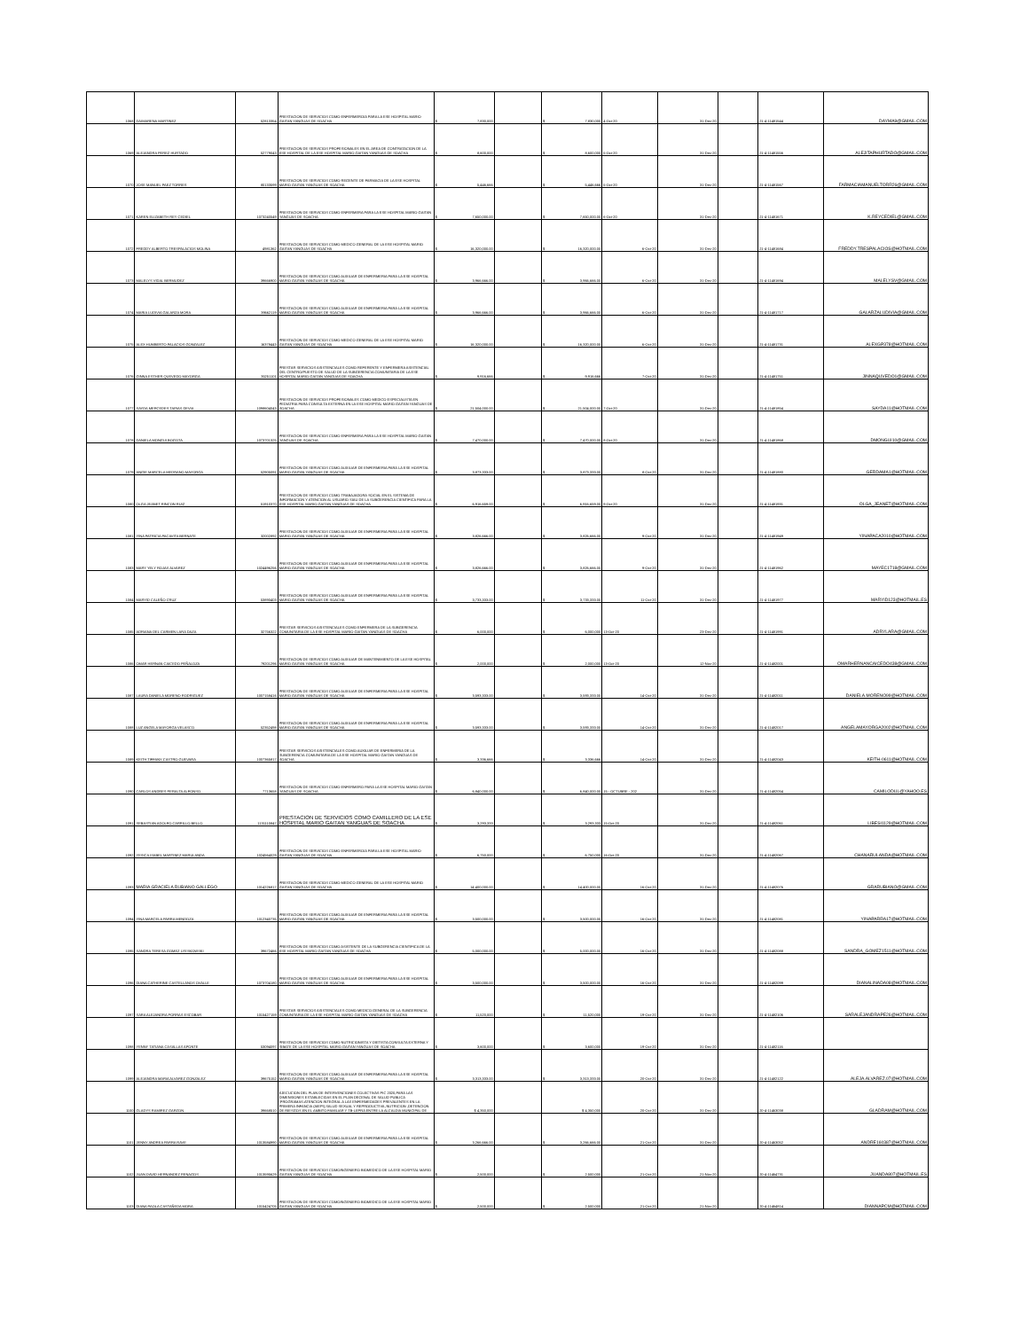| 1068 | DAIMARENA MARTINEZ | 52813354 | PRESTACION DE SERVICIOS COMO ENFERMERO/A PARA LA ESE HOSPITAL MARIO GAITAN YANGUAS DE SOACHA | $ 7,830,000 | | $ 7,830,000 | 4-Oct-20 | 31-Dec-20 | | 21-4-11481544 | DAYMA9@GMAIL.COM |
| 1069 | ALEJANDRA PEREZ HURTADO | 52779043 | PRESTACION DE SERVICIOS PROFESIONALES EN EL AREA DE CONTRATACION DE LA ESE HOSPITAL DE LA ESE HOSPITAL MARIO GAITAN YANGUAS DE SOACHA | $ 8,600,000 | | $ 8,600,000 | 5-Oct-20 | 31-Dec-20 | | 21-4-11481556 | ALEJITAPHURTADO@GMAIL.COM |
| 1070 | JOSE MANUEL PAEZ TORRES | 80133599 | PRESTACION DE SERVICIOS COMO REGENTE DE FARMACIA DE LA ESE HOSPITAL MARIO GAITAN YANGUAS DE SOACHA | $ 5,446,666 | | $ 5,446,666 | 5-Oct-20 | 31-Dec-20 | | 21-4-11481567 | FARMACIAMANUELTORR26@GMAIL.COM |
| 1071 | KAREN ELIZABETH REY CEDIEL | 1073240549 | PRESTACION DE SERVICIOS COMO ENFERMERA PARA LA ESE HOSPITAL MARIO GAITAN YANGUAS DE SOACHA | $ 7,650,000.00 | | $ 7,650,000.00 | 6-Oct-20 | 31-Dec-20 | | 21-4-11481671 | K.REYCEDIEL@GMAIL.COM |
| 1072 | FREDDY ALBERTO TRESPALACIOS MOLINA | 4981362 | PRESTACION DE SERVICIOS COMO MEDICO GENERAL DE LA ESE HOSPITAL MARIO GAITAN YANGUAS DE SOACHA | $ 16,320,000.00 | | $ 16,320,000.00 | 6-Oct-20 | 31-Dec-20 | | 21-4-11481684 | FREDDY.TRESPALACIOS@HOTMAIL.COM |
| 1073 | MALELYS VIDAL BERMUDEZ | 39666900 | PRESTACION DE SERVICIOS COMO AUXILIAR DE ENFERMERIA PARA LA ESE HOSPITAL MARIO GAITAN YANGUAS DE SOACHA | $ 3,966,666.00 | | $ 3,966,666.00 | 6-Oct-20 | 31-Dec-20 | | 21-4-11481694 | MALELYSV@GMAIL.COM |
| 1074 | MARIA LUDIVIA GALARZA MORA | 39662119 | PRESTACION DE SERVICIOS COMO AUXILIAR DE ENFERMERIA PARA LA ESE HOSPITAL MARIO GAITAN YANGUAS DE SOACHA | $ 3,966,666.00 | | $ 3,966,666.00 | 6-Oct-20 | 31-Dec-20 | | 21-4-11481717 | GALARZALUDIVIA@GMAIL.COM |
| 1075 | ALEX HUMBERTO PALACIOS GONZALEZ | 16378443 | PRESTACION DE SERVICIOS COMO MEDICO GENERAL DE LA ESE HOSPITAL MARIO GAITAN YANGUAS DE SOACHA | $ 16,320,000.00 | | $ 16,320,000.00 | 6-Oct-20 | 31-Dec-20 | | 21-4-11481731 | ALEXGP378@HOTMAIL.COM |
| 1076 | GINNA ESTHER QUEVEDO MAYORGA | 35251101 | PRESTAR SERVICIOS ASISTENCIALES COMO REFERENTE Y ENFERMERA ASISTENCIAL DEL CENTRO/PUESTO DE SALUD DE LA SUBGERENCIA COMUNITARIA DE LA ESE HOSPITAL MARIO GAITAN YANGUAS DE SOACHA | $ 9,916,666 | | $ 9,916,666 | 7-Oct-20 | 31-Dec-20 | | 21-4-11481751 | JINNAQUVEDO1@GMAIL.COM |
| 1077 | SAYDA MERCEDES TAPIAS DEVIA | 1098604043 | PRESTACION DE SERVICIOS PROFESIONALES COMO MEDICO ESPECIALISTA EN PEDIATRIA PARA CONSULTA EXTERNA EN LA ESE HOSPITAL MARIO GAITAN YANGUAS DE SOACHA | $ 21,504,000.00 | | $ 21,504,000.00 | 7-Oct-20 | 31-Dec-20 | | 21-4-11481854 | SAYDA11@HOTMAIL.COM |
| 1078 | DANIELA MONGUI BOGOTA | 1073701325 | PRESTACION DE SERVICIOS COMO ENFERMERA PARA LA ESE HOSPITAL MARIO GAITAN YANGUAS DE SOACHA | $ 7,470,000.00 | | $ 7,470,000.00 | 8-Oct-20 | 31-Dec-20 | | 21-4-11481868 | DMONGUI10@GMAIL.COM |
| 1079 | ANGIE MARCELA MEDRANO MAYORGA | 52905091 | PRESTACION DE SERVICIOS COMO AUXILIAR DE ENFERMERIA PARA LA ESE HOSPITAL MARIO GAITAN YANGUAS DE SOACHA | $ 3,873,333.00 | | $ 3,873,333.00 | 8-Oct-20 | 31-Dec-20 | | 21-4-11481880 | GERDAMA1@HOTMAIL.COM |
| 1080 | OLGA JEANET RINCON RUIZ | 51910370 | PRESTACION DE SERVICIOS COMO TRABAJADORA SOCIAL EN EL SISTEMA DE INFORMACION Y ATENCION AL USUARIO SIAU DE LA SUBGERENCIA CIENTIFICA PARA LA ESE HOSPITAL MARIO GAITAN YANGUAS DE SOACHA | $ 6,916,659.00 | | $ 6,916,659.00 | 9-Oct-20 | 31-Dec-20 | | 21-4-11481931 | OLGA_JEANET@HOTMAIL.COM |
| 1081 | YINA PATRICIA PACAVITA BERNATE | 32002892 | PRESTACION DE SERVICIOS COMO AUXILIAR DE ENFERMERIA PARA LA ESE HOSPITAL MARIO GAITAN YANGUAS DE SOACHA | $ 3,826,666.00 | | $ 3,826,666.00 | 9-Oct-20 | 31-Dec-20 | | 21-4-11481949 | YINAPACA2010@HOTMAIL.COM |
| 1083 | MARY YELY ROJAS ALVAREZ | 1024496256 | PRESTACION DE SERVICIOS COMO AUXILIAR DE ENFERMERIA PARA LA ESE HOSPITAL MARIO GAITAN YANGUAS DE SOACHA | $ 3,826,666.00 | | $ 3,826,666.00 | 9-Oct-20 | 31-Dec-20 | | 21-4-11481962 | MAYEC1718@GMAIL.COM |
| 1084 | MARYID CALEÑO CRUZ | 53890403 | PRESTACION DE SERVICIOS COMO AUXILIAR DE ENFERMERIA PARA LA ESE HOSPITAL MARIO GAITAN YANGUAS DE SOACHA | $ 3,733,333.00 | | $ 3,733,333.00 | 11-Oct-20 | 31-Dec-20 | | 21-4-11481977 | MARYID123@HOTMAIL.ES |
| 1085 | ADRIANA DEL CARMEN LARA DAZA | 32756322 | PRESTAR SERVICIOS ASISTENCIALES COMO ENFERMERA DE LA SUBGERENCIA COMUNITARIA DE LA ESE HOSPITAL MARIO GAITAN YANGUAS DE SOACHA | $ 6,000,000 | | $ 6,000,000 | 13-Oct-20 | 23-Dec-20 | | 21-4-11481991 | ADRYLARA@GMAIL.COM |
| 1086 | OMAR HERNAN CAICEDO PEÑALOZA | 79201296 | PRESTACION DE SERVICIOS COMO AUXILIAR DE MANTENIMIENTO DE LA ESE HOSPITAL MARIO GAITAN YANGUAS DE SOACHA | $ 2,000,000 | | $ 2,000,000 | 13-Oct-20 | 12-Nov-20 | | 21-4-11482001 | OMARHERNANCAICEDO438@GMAIL.COM |
| 1087 | LAURA DANIELA MORENO RODRIGUEZ | 1007158416 | PRESTACION DE SERVICIOS COMO AUXILIAR DE ENFERMERIA PARA LA ESE HOSPITAL MARIO GAITAN YANGUAS DE SOACHA | $ 3,593,333.00 | | $ 3,593,333.00 | 14-Oct-20 | 31-Dec-20 | | 21-4-11482011 | DANIELA.MORENO99@HOTMAIL.COM |
| 1088 | LUZ ANGELA MAYORGA VELASCO | 52352498 | PRESTACION DE SERVICIOS COMO AUXILIAR DE ENFERMERIA PARA LA ESE HOSPITAL MARIO GAITAN YANGUAS DE SOACHA | $ 3,593,333.00 | | $ 3,593,333.00 | 14-Oct-20 | 31-Dec-20 | | 21-4-11482017 | ANGELAMAYORGA2002@HOTMAIL.COM |
| 1089 | KEITH TIFFANY CASTRO GUEVARA | 1007365817 | PRESTAR SERVICIOS ASISTENCIALES COMO AUXILIAR DE ENFERMERIA DE LA SUBGERENCIA COMUNITARIA DE LA ESE HOSPITAL MARIO GAITAN YANGUAS DE SOACHA | $ 3,336,666 | | $ 3,336,666 | 14-Oct-20 | 31-Dec-20 | | 21-4-11482043 | KEITH-0611@HOTMAIL.COM |
| 1090 | CARLOS ANDRES PERALTA ALFONSO | 7713658 | PRESTACION DE SERVICIOS COMO ENFERMERO PARA LA ESE HOSPITAL MARIO GAITAN YANGUAS DE SOACHA | $ 6,840,000.00 | | $ 6,840,000.00 | 15 - OCTUBRE - 202 | 31-Dec-20 | | 21-4-11482054 | CAMILODUL@YAHOO.ES |
| 1091 | SEBASTIAN ADOLFO CARRILLO BELLO | 1131110847 | PRESTACION DE SERVICIOS COMO CAMILLERO DE LA ESE HOSPITAL MARIO GAITAN YANGUAS DE SOACHA | $ 3,293,333 | | $ 3,293,333 | 15-Oct-20 | 31-Dec-20 | | 21-4-11482061 | LIBESI1129@HOTMAIL.COM |
| 1092 | YESICA ISABEL MARTINEZ MARULANDA | 1024564029 | PRESTACION DE SERVICIOS COMO ENFERMERO/A PARA LA ESE HOSPITAL MARIO GAITAN YANGUAS DE SOACHA | $ 6,750,000 | | $ 6,750,000 | 16-Oct-20 | 31-Dec-20 | | 21-4-11482067 | CHANARULANDA@HOTMAIL.COM |
| 1093 | MARIA GRACIELA RUBIANO GALLEGO | 1014226817 | PRESTACION DE SERVICIOS COMO MEDICO GENERAL DE LA ESE HOSPITAL MARIO GAITAN YANGUAS DE SOACHA | $ 14,400,000.00 | | $ 14,400,000.00 | 16-Oct-20 | 31-Dec-20 | | 21-4-11482076 | GRARUBIANO@GMAIL.COM |
| 1094 | YINA MARCELA PARRA MENDOZA | 1012340735 | PRESTACION DE SERVICIOS COMO AUXILIAR DE ENFERMERIA PARA LA ESE HOSPITAL MARIO GAITAN YANGUAS DE SOACHA | $ 3,500,000.00 | | $ 3,500,000.00 | 16-Oct-20 | 31-Dec-20 | | 21-4-11482081 | YINAPARRA17@HOTMAIL.COM |
| 1095 | SANDRA TERESA GOMEZ LYESKOWSKI | 39672466 | PRESTACION DE SERVICIOS COMO ASISTENTE DE LA SUBGERENCIA CIENTIFICA DE LA ESE HOSPITAL MARIO GAITAN YANGUAS DE SOACHA | $ 5,000,000.00 | | $ 5,000,000.00 | 16-Oct-20 | 31-Dec-20 | | 21-4-11482088 | SANDRA_GOMEZ1511@HOTMAIL.COM |
| 1096 | DIANA CATHERINE CASTELLANOS OVALLE | 1073704180 | PRESTACION DE SERVICIOS COMO AUXILIAR DE ENFERMERIA PARA LA ESE HOSPITAL MARIO GAITAN YANGUAS DE SOACHA | $ 3,500,000.00 | | $ 3,500,000.00 | 16-Oct-20 | 31-Dec-20 | | 21-4-11482099 | DIANALINADA08@HOTMAIL.COM |
| 1097 | SARA ALEJANDRA PORRAS ESCOBAR | 1015427159 | PRESTAR SERVICIOS ASISTENCIALES COMO MEDICO GENERAL DE LA SUBGERENCIA COMUNITARIA DE LA ESE HOSPITAL MARIO GAITAN YANGUAS DE SOACHA | $ 11,520,000 | | $ 11,520,000 | 19-Oct-20 | 31-Dec-20 | | 21-4-11482106 | SARALEJANDRAPE26@HOTMAIL.COM |
| 1098 | YENNY TATIANA CASALLAS APONTE | 53094097 | PRESTACION DE SERVICIOS COMO NUTRICIONISTA Y DIETISTA CONSULTA EXTERNA Y SIBATE DE LA ESE HOSPITAL MARIO GAITAN YANGUAS DE SOACHA | $ 3,600,000 | | $ 3,600,000 | 19-Oct-20 | 31-Dec-20 | | 21-4-11482116 | |
| 1099 | ALEJANDRA MARIA ALVAREZ GONZALEZ | 39675152 | PRESTACION DE SERVICIOS COMO AUXILIAR DE ENFERMERIA PARA LA ESE HOSPITAL MARIO GAITAN YANGUAS DE SOACHA | $ 3,313,333.00 | | $ 3,313,333.00 | 20-Oct-20 | 31-Dec-20 | | 21-4-11482122 | ALEJA.ALVAREZ.07@HOTMAIL.COM |
| 1100 | GLADYS RAMIREZ GARZON | 39668510 | EJECUCION DEL PLAN DE INTERVENCIONES COLECTIVAS PIC 2020,PARA LAS DIMENSIONES ESTABLECIDAS EN EL PLAN DECENAL DE SALUD PUBLICA ,PROGRAMAS:ATENCION INTEGRAL A LAS ENFERMEDADES PREVALENTES EN LA PRIMERA INFANCIA (AIEPI),SALUD SEXUAL Y REPRODUCTIVA ,NUTRICION ,DETENCION DE RIESGOS EN EL AMBITO FAMILIAR Y TB-LEPRA ENTRE LA ALCALDIA MUNICIPAL DE | $ 4,350,000 | | $ 4,350,000 | 20-Oct-20 | 31-Dec-20 | | 20-4-11463038 | GLADRAM@HOTMAIL.COM |
| 1101 | JENNY ANDREA PARRA RAVE | 1013584990 | PRESTACION DE SERVICIOS COMO AUXILIAR DE ENFERMERIA PARA LA ESE HOSPITAL MARIO GAITAN YANGUAS DE SOACHA | $ 3,266,666.00 | | $ 3,266,666.00 | 21-Oct-20 | 31-Dec-20 | | 20-4-11463052 | ANDRE160387@HOTMAIL.COM |
| 1102 | JUAN DAVID HERNANDEZ PENAGOS | 1013595629 | PRESTACION DE SERVICIOS COMOINGENIERO BIOMEDICO DE LA ESE HOSPITAL MARIO GAITAN YANGUAS DE SOACHA | $ 2,500,000 | | $ 2,500,000 | 21-Oct-20 | 21-Nov-20 | | 20-4-11464731 | JUANDA807@HOTMAIL.ES |
| 1103 | DIANA PAOLA CASTAÑEDA MORA | 1015424705 | PRESTACION DE SERVICIOS COMOINGENIERO BIOMEDICO DE LA ESE HOSPITAL MARIO GAITAN YANGUAS DE SOACHA | $ 2,500,000 | | $ 2,500,000 | 21-Oct-20 | 21-Nov-20 | | 20-4-11464814 | DIANNAPCM@HOTMAIL.COM |